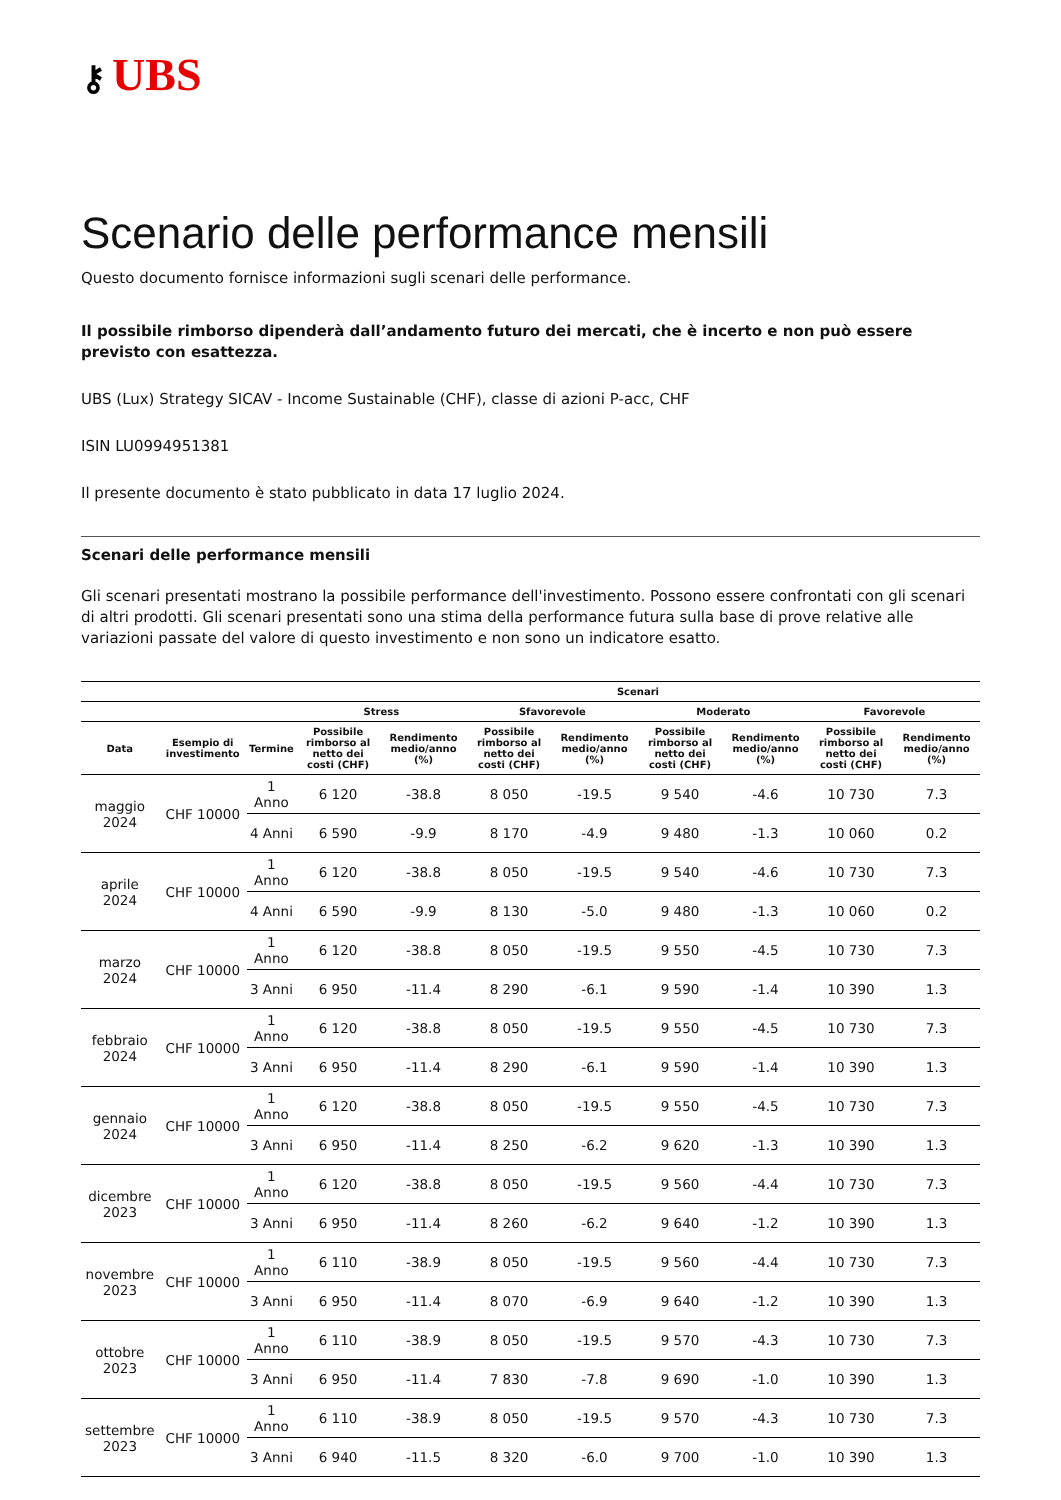⚷ UBS
Scenario delle performance mensili
Questo documento fornisce informazioni sugli scenari delle performance.
Il possibile rimborso dipenderà dall’andamento futuro dei mercati, che è incerto e non può essere previsto con esattezza.
UBS (Lux) Strategy SICAV - Income Sustainable (CHF), classe di azioni P-acc, CHF
ISIN LU0994951381
Il presente documento è stato pubblicato in data 17 luglio 2024.
Scenari delle performance mensili
Gli scenari presentati mostrano la possibile performance dell'investimento. Possono essere confrontati con gli scenari di altri prodotti. Gli scenari presentati sono una stima della performance futura sulla base di prove relative alle variazioni passate del valore di questo investimento e non sono un indicatore esatto.
| | | | Scenari | | | | | | | |
| --- | --- | --- | --- | --- | --- | --- | --- | --- | --- | --- |
| | | | Stress | | Sfavorevole | | Moderato | | Favorevole | |
| Data | Esempio di investimento | Termine | Possibile rimborso al netto dei costi (CHF) | Rendimento medio/anno (%) | Possibile rimborso al netto dei costi (CHF) | Rendimento medio/anno (%) | Possibile rimborso al netto dei costi (CHF) | Rendimento medio/anno (%) | Possibile rimborso al netto dei costi (CHF) | Rendimento medio/anno (%) |
| maggio 2024 | CHF 10000 | 1 Anno | 6 120 | -38.8 | 8 050 | -19.5 | 9 540 | -4.6 | 10 730 | 7.3 |
| | | 4 Anni | 6 590 | -9.9 | 8 170 | -4.9 | 9 480 | -1.3 | 10 060 | 0.2 |
| aprile 2024 | CHF 10000 | 1 Anno | 6 120 | -38.8 | 8 050 | -19.5 | 9 540 | -4.6 | 10 730 | 7.3 |
| | | 4 Anni | 6 590 | -9.9 | 8 130 | -5.0 | 9 480 | -1.3 | 10 060 | 0.2 |
| marzo 2024 | CHF 10000 | 1 Anno | 6 120 | -38.8 | 8 050 | -19.5 | 9 550 | -4.5 | 10 730 | 7.3 |
| | | 3 Anni | 6 950 | -11.4 | 8 290 | -6.1 | 9 590 | -1.4 | 10 390 | 1.3 |
| febbraio 2024 | CHF 10000 | 1 Anno | 6 120 | -38.8 | 8 050 | -19.5 | 9 550 | -4.5 | 10 730 | 7.3 |
| | | 3 Anni | 6 950 | -11.4 | 8 290 | -6.1 | 9 590 | -1.4 | 10 390 | 1.3 |
| gennaio 2024 | CHF 10000 | 1 Anno | 6 120 | -38.8 | 8 050 | -19.5 | 9 550 | -4.5 | 10 730 | 7.3 |
| | | 3 Anni | 6 950 | -11.4 | 8 250 | -6.2 | 9 620 | -1.3 | 10 390 | 1.3 |
| dicembre 2023 | CHF 10000 | 1 Anno | 6 120 | -38.8 | 8 050 | -19.5 | 9 560 | -4.4 | 10 730 | 7.3 |
| | | 3 Anni | 6 950 | -11.4 | 8 260 | -6.2 | 9 640 | -1.2 | 10 390 | 1.3 |
| novembre 2023 | CHF 10000 | 1 Anno | 6 110 | -38.9 | 8 050 | -19.5 | 9 560 | -4.4 | 10 730 | 7.3 |
| | | 3 Anni | 6 950 | -11.4 | 8 070 | -6.9 | 9 640 | -1.2 | 10 390 | 1.3 |
| ottobre 2023 | CHF 10000 | 1 Anno | 6 110 | -38.9 | 8 050 | -19.5 | 9 570 | -4.3 | 10 730 | 7.3 |
| | | 3 Anni | 6 950 | -11.4 | 7 830 | -7.8 | 9 690 | -1.0 | 10 390 | 1.3 |
| settembre 2023 | CHF 10000 | 1 Anno | 6 110 | -38.9 | 8 050 | -19.5 | 9 570 | -4.3 | 10 730 | 7.3 |
| | | 3 Anni | 6 940 | -11.5 | 8 320 | -6.0 | 9 700 | -1.0 | 10 390 | 1.3 |